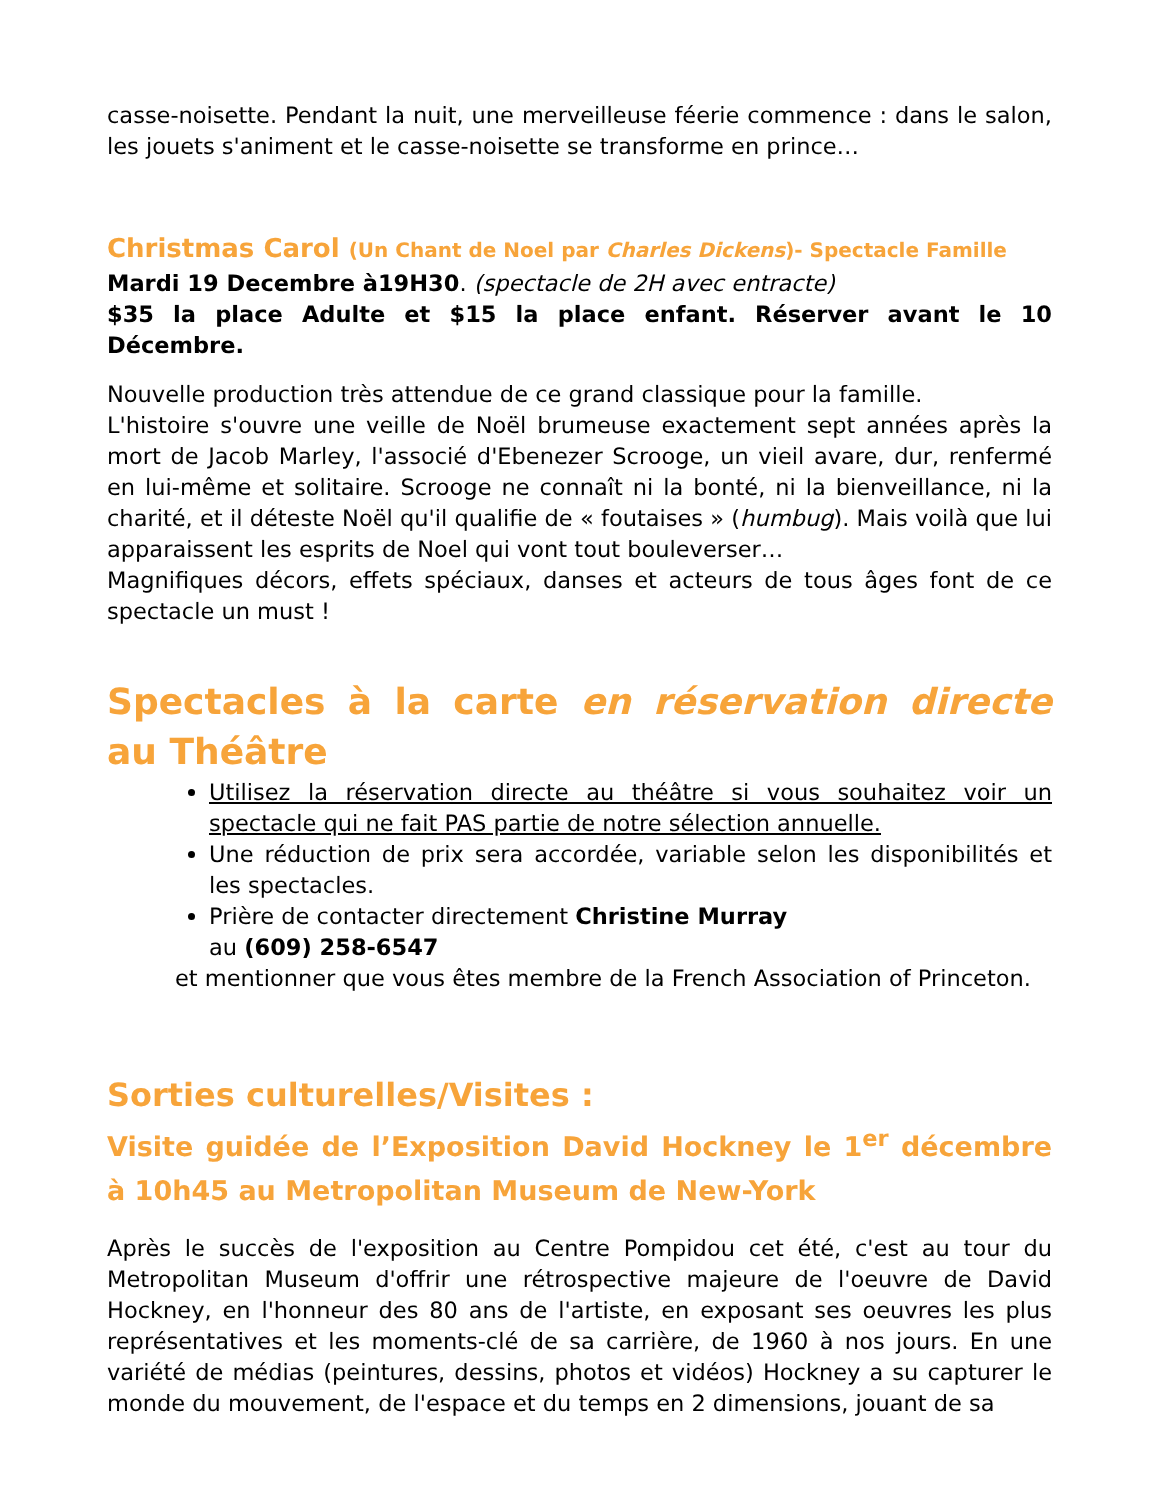casse-noisette. Pendant la nuit, une merveilleuse féerie commence : dans le salon, les jouets s'animent et le casse-noisette se transforme en prince…
Christmas Carol (Un Chant de Noel par Charles Dickens)- Spectacle Famille
Mardi 19 Decembre à19H30. (spectacle de 2H avec entracte)
$35 la place Adulte et $15 la place enfant. Réserver avant le 10 Décembre.
Nouvelle production très attendue de ce grand classique pour la famille.
L'histoire s'ouvre une veille de Noël brumeuse exactement sept années après la mort de Jacob Marley, l'associé d'Ebenezer Scrooge, un vieil avare, dur, renfermé en lui-même et solitaire. Scrooge ne connaît ni la bonté, ni la bienveillance, ni la charité, et il déteste Noël qu'il qualifie de « foutaises » (humbug). Mais voilà que lui apparaissent les esprits de Noel qui vont tout bouleverser…
Magnifiques décors, effets spéciaux, danses et acteurs de tous âges font de ce spectacle un must !
Spectacles à la carte en réservation directe au Théâtre
Utilisez la réservation directe au théâtre si vous souhaitez voir un spectacle qui ne fait PAS partie de notre sélection annuelle.
Une réduction de prix sera accordée, variable selon les disponibilités et les spectacles.
Prière de contacter directement Christine Murray
au (609) 258-6547
et mentionner que vous êtes membre de la French Association of Princeton.
Sorties culturelles/Visites :
Visite guidée de l’Exposition David Hockney le 1<sup>er</sup> décembre à 10h45 au Metropolitan Museum de New-York
Après le succès de l'exposition au Centre Pompidou cet été, c'est au tour du Metropolitan Museum d'offrir une rétrospective majeure de l'oeuvre de David Hockney, en l'honneur des 80 ans de l'artiste, en exposant ses oeuvres les plus représentatives et les moments-clé de sa carrière, de 1960 à nos jours. En une variété de médias (peintures, dessins, photos et vidéos) Hockney a su capturer le monde du mouvement, de l'espace et du temps en 2 dimensions, jouant de sa